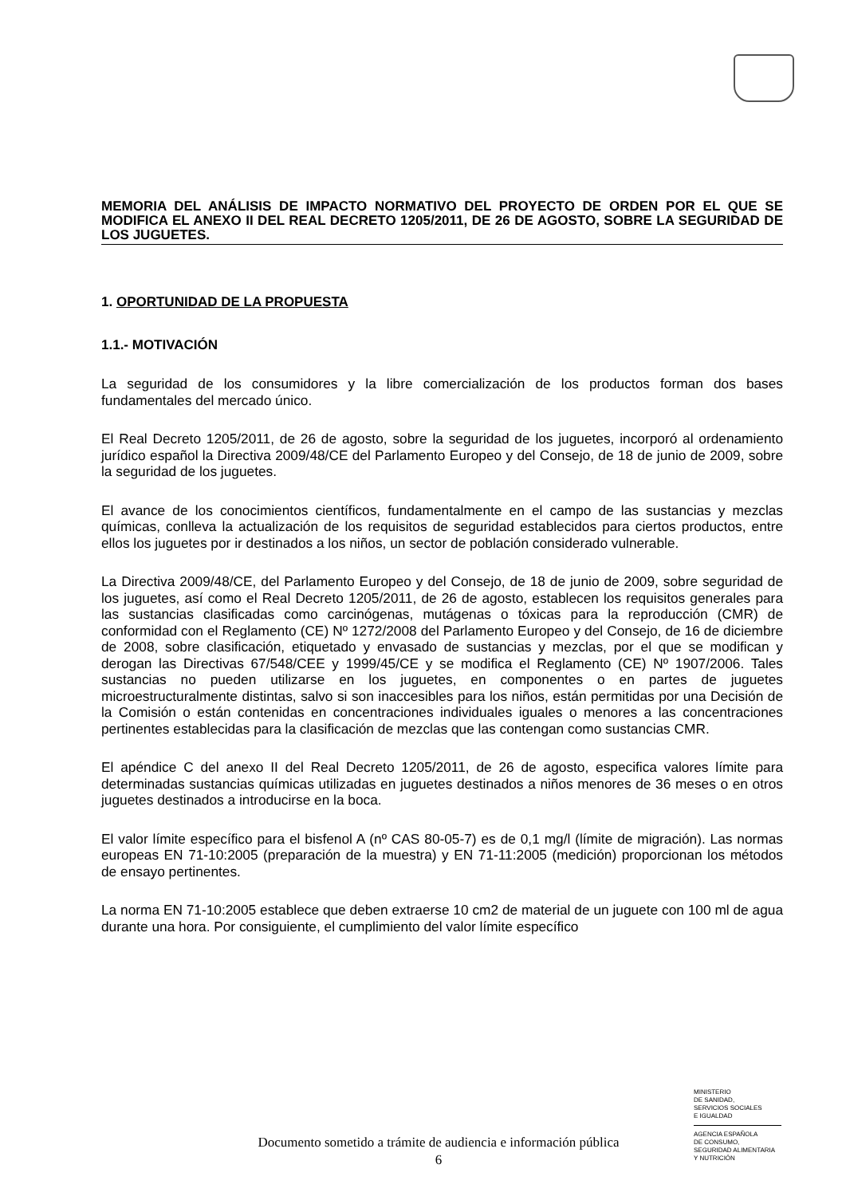MEMORIA DEL ANÁLISIS DE IMPACTO NORMATIVO DEL PROYECTO DE ORDEN POR EL QUE SE MODIFICA EL ANEXO II DEL REAL DECRETO 1205/2011, DE 26 DE AGOSTO, SOBRE LA SEGURIDAD DE LOS JUGUETES.
1. OPORTUNIDAD DE LA PROPUESTA
1.1.- MOTIVACIÓN
La seguridad de los consumidores y la libre comercialización de los productos forman dos bases fundamentales del mercado único.
El Real Decreto 1205/2011, de 26 de agosto, sobre la seguridad de los juguetes, incorporó al ordenamiento jurídico español la Directiva 2009/48/CE del Parlamento Europeo y del Consejo, de 18 de junio de 2009, sobre la seguridad de los juguetes.
El avance de los conocimientos científicos, fundamentalmente en el campo de las sustancias y mezclas químicas, conlleva la actualización de los requisitos de seguridad establecidos para ciertos productos, entre ellos los juguetes por ir destinados a los niños, un sector de población considerado vulnerable.
La Directiva 2009/48/CE, del Parlamento Europeo y del Consejo, de 18 de junio de 2009, sobre seguridad de los juguetes, así como el Real Decreto 1205/2011, de 26 de agosto, establecen los requisitos generales para las sustancias clasificadas como carcinógenas, mutágenas o tóxicas para la reproducción (CMR) de conformidad con el Reglamento (CE) Nº 1272/2008 del Parlamento Europeo y del Consejo, de 16 de diciembre de 2008, sobre clasificación, etiquetado y envasado de sustancias y mezclas, por el que se modifican y derogan las Directivas 67/548/CEE y 1999/45/CE y se modifica el Reglamento (CE) Nº 1907/2006. Tales sustancias no pueden utilizarse en los juguetes, en componentes o en partes de juguetes microestructuralmente distintas, salvo si son inaccesibles para los niños, están permitidas por una Decisión de la Comisión o están contenidas en concentraciones individuales iguales o menores a las concentraciones pertinentes establecidas para la clasificación de mezclas que las contengan como sustancias CMR.
El apéndice C del anexo II del Real Decreto 1205/2011, de 26 de agosto, especifica valores límite para determinadas sustancias químicas utilizadas en juguetes destinados a niños menores de 36 meses o en otros juguetes destinados a introducirse en la boca.
El valor límite específico para el bisfenol A (nº CAS 80-05-7) es de 0,1 mg/l (límite de migración). Las normas europeas EN 71-10:2005 (preparación de la muestra) y EN 71-11:2005 (medición) proporcionan los métodos de ensayo pertinentes.
La norma EN 71-10:2005 establece que deben extraerse 10 cm2 de material de un juguete con 100 ml de agua durante una hora. Por consiguiente, el cumplimiento del valor límite específico
MINISTERIO
DE SANIDAD,
SERVICIOS SOCIALES
E IGUALDAD
AGENCIA ESPAÑOLA
DE CONSUMO,
SEGURIDAD ALIMENTARIA
Y NUTRICIÓN
Documento sometido a trámite de audiencia e información pública
6